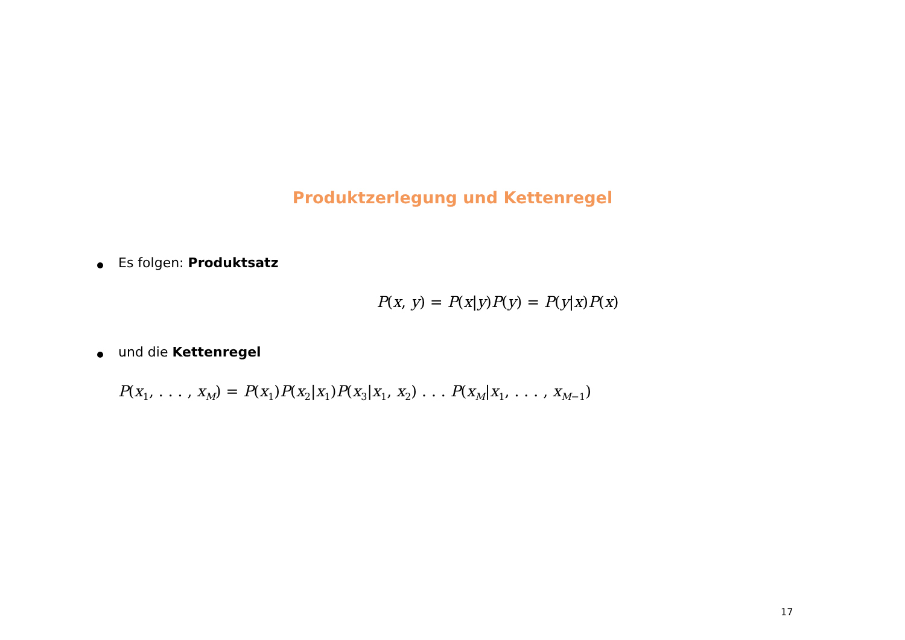Produktzerlegung und Kettenregel
Es folgen: Produktsatz
P(x, y) = P(x|y)P(y) = P(y|x)P(x)
und die Kettenregel
P(x<sub>1</sub>, . . . , x<sub>M</sub>) = P(x<sub>1</sub>)P(x<sub>2</sub>|x<sub>1</sub>)P(x<sub>3</sub>|x<sub>1</sub>, x<sub>2</sub>) . . . P(x<sub>M</sub>|x<sub>1</sub>, . . . , x<sub>M−1</sub>)
17